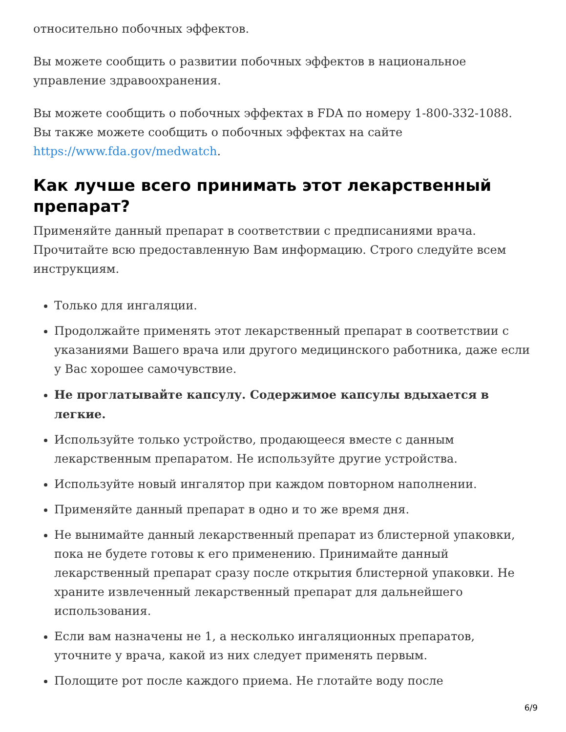относительно побочных эффектов.
Вы можете сообщить о развитии побочных эффектов в национальное управление здравоохранения.
Вы можете сообщить о побочных эффектах в FDA по номеру 1-800-332-1088. Вы также можете сообщить о побочных эффектах на сайте https://www.fda.gov/medwatch.
Как лучше всего принимать этот лекарственный препарат?
Применяйте данный препарат в соответствии с предписаниями врача. Прочитайте всю предоставленную Вам информацию. Строго следуйте всем инструкциям.
Только для ингаляции.
Продолжайте применять этот лекарственный препарат в соответствии с указаниями Вашего врача или другого медицинского работника, даже если у Вас хорошее самочувствие.
Не проглатывайте капсулу. Содержимое капсулы вдыхается в легкие.
Используйте только устройство, продающееся вместе с данным лекарственным препаратом. Не используйте другие устройства.
Используйте новый ингалятор при каждом повторном наполнении.
Применяйте данный препарат в одно и то же время дня.
Не вынимайте данный лекарственный препарат из блистерной упаковки, пока не будете готовы к его применению. Принимайте данный лекарственный препарат сразу после открытия блистерной упаковки. Не храните извлеченный лекарственный препарат для дальнейшего использования.
Если вам назначены не 1, а несколько ингаляционных препаратов, уточните у врача, какой из них следует применять первым.
Полощите рот после каждого приема. Не глотайте воду после
6/9